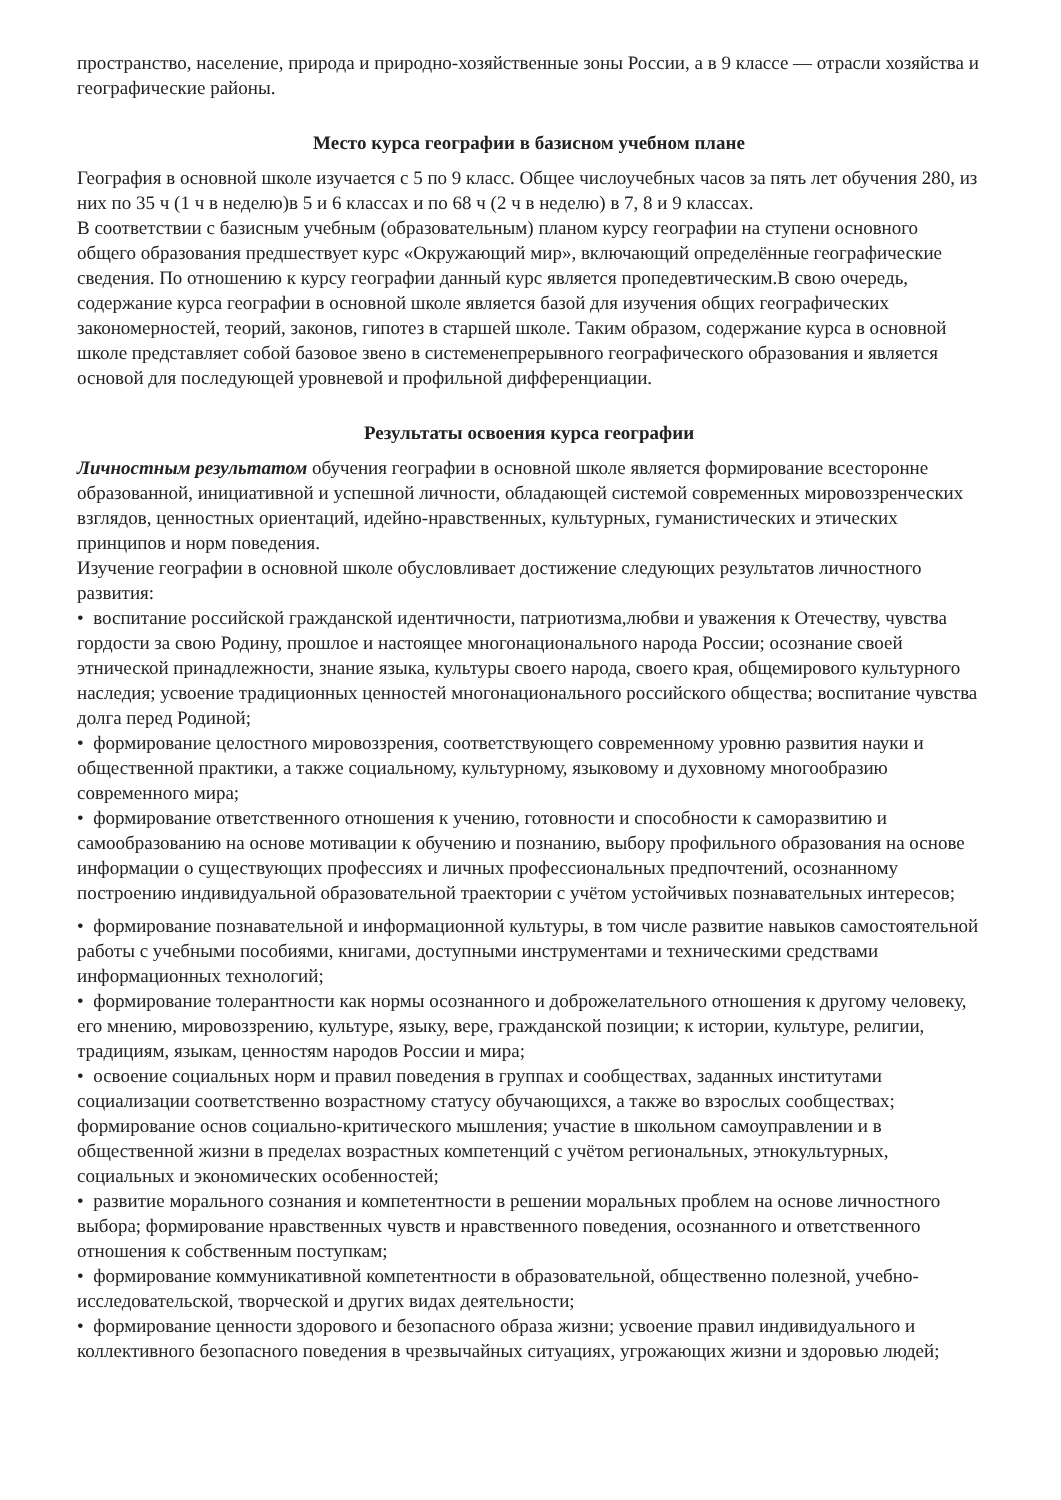пространство, население, природа и природно-хозяйственные зоны России, а в 9 классе — отрасли хозяйства и географические районы.
Место курса географии в базисном учебном плане
География в основной школе изучается с 5 по 9 класс. Общее числоучебных часов за пять лет обучения 280, из них по 35 ч (1 ч в неделю)в 5 и 6 классах и по 68 ч (2 ч в неделю) в 7, 8 и 9 классах.
В соответствии с базисным учебным (образовательным) планом курсу географии на ступени основного общего образования предшествует курс «Окружающий мир», включающий определённые географические сведения. По отношению к курсу географии данный курс является пропедевтическим.В свою очередь, содержание курса географии в основной школе является базой для изучения общих географических закономерностей, теорий, законов, гипотез в старшей школе. Таким образом, содержание курса в основной школе представляет собой базовое звено в системенепрерывного географического образования и является основой для последующей уровневой и профильной дифференциации.
Результаты освоения курса географии
Личностным результатом обучения географии в основной школе является формирование всесторонне образованной, инициативной и успешной личности, обладающей системой современных мировоззренческих взглядов, ценностных ориентаций, идейно-нравственных, культурных, гуманистических и этических принципов и норм поведения.
Изучение географии в основной школе обусловливает достижение следующих результатов личностного развития:
• воспитание российской гражданской идентичности, патриотизма,любви и уважения к Отечеству, чувства гордости за свою Родину, прошлое и настоящее многонационального народа России; осознание своей этнической принадлежности, знание языка, культуры своего народа, своего края, общемирового культурного наследия; усвоение традиционных ценностей многонационального российского общества; воспитание чувства долга перед Родиной;
• формирование целостного мировоззрения, соответствующего современному уровню развития науки и общественной практики, а также социальному, культурному, языковому и духовному многообразию современного мира;
• формирование ответственного отношения к учению, готовности и способности к саморазвитию и самообразованию на основе мотивации к обучению и познанию, выбору профильного образования на основе информации о существующих профессиях и личных профессиональных предпочтений, осознанному построению индивидуальной образовательной траектории с учётом устойчивых познавательных интересов;
• формирование познавательной и информационной культуры, в том числе развитие навыков самостоятельной работы с учебными пособиями, книгами, доступными инструментами и техническими средствами информационных технологий;
• формирование толерантности как нормы осознанного и доброжелательного отношения к другому человеку, его мнению, мировоззрению, культуре, языку, вере, гражданской позиции; к истории, культуре, религии, традициям, языкам, ценностям народов России и мира;
• освоение социальных норм и правил поведения в группах и сообществах, заданных институтами социализации соответственно возрастному статусу обучающихся, а также во взрослых сообществах; формирование основ социально-критического мышления; участие в школьном самоуправлении и в общественной жизни в пределах возрастных компетенций с учётом региональных, этнокультурных, социальных и экономических особенностей;
• развитие морального сознания и компетентности в решении моральных проблем на основе личностного выбора; формирование нравственных чувств и нравственного поведения, осознанного и ответственного отношения к собственным поступкам;
• формирование коммуникативной компетентности в образовательной, общественно полезной, учебно-исследовательской, творческой и других видах деятельности;
• формирование ценности здорового и безопасного образа жизни; усвоение правил индивидуального и коллективного безопасного поведения в чрезвычайных ситуациях, угрожающих жизни и здоровью людей;